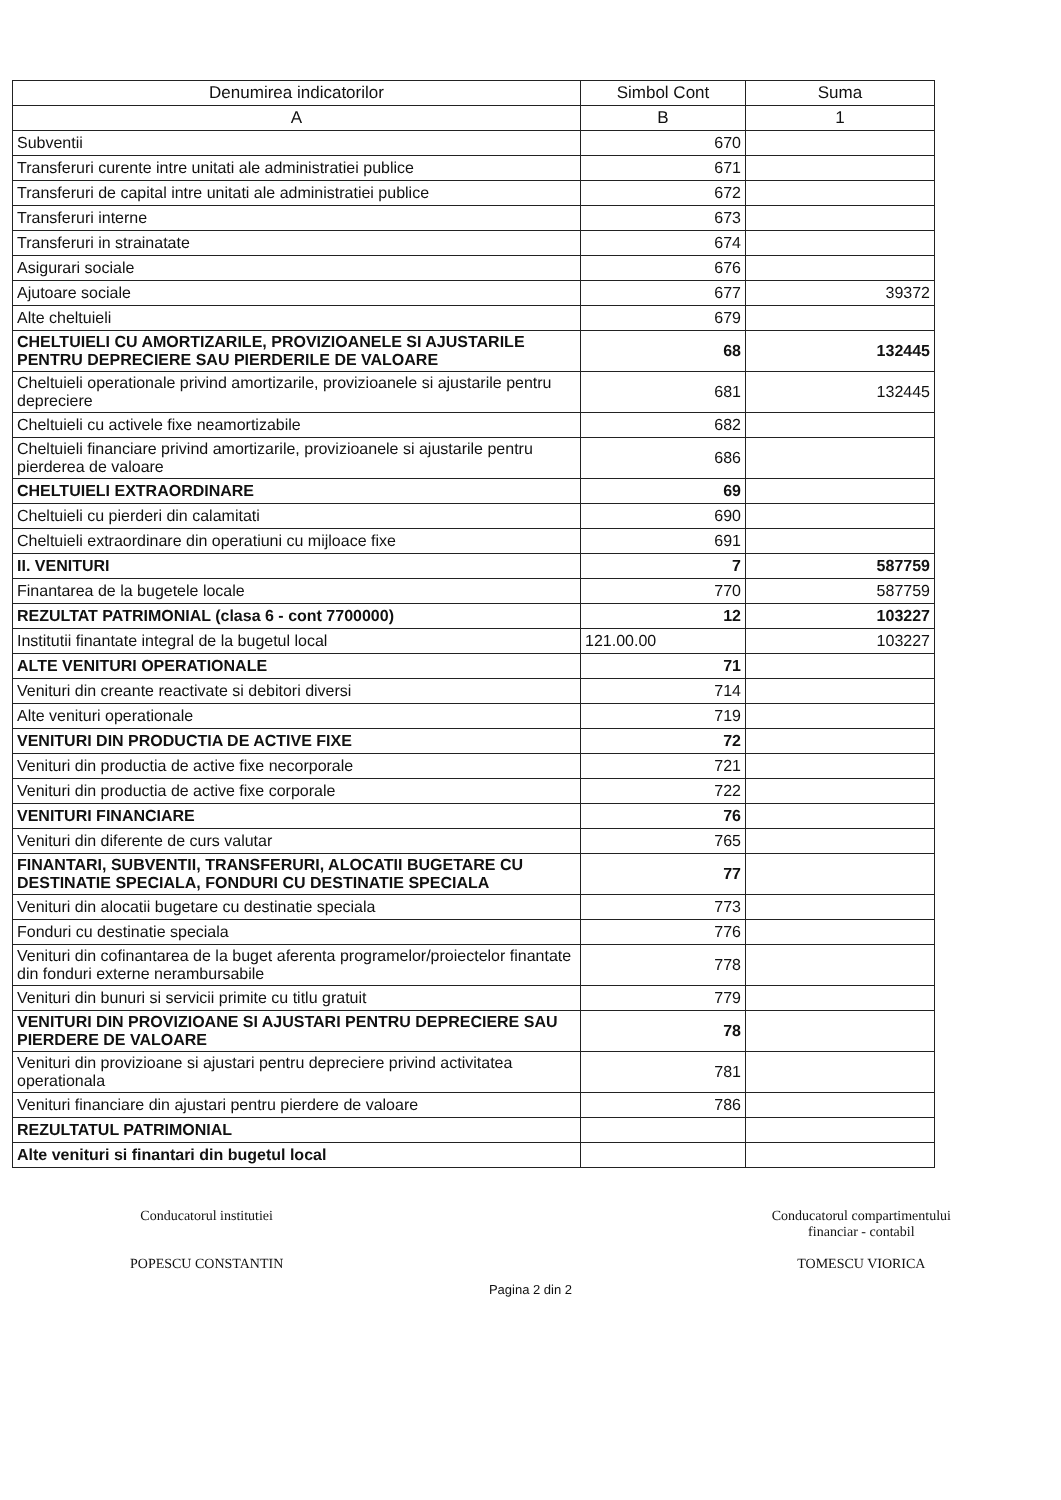| Denumirea indicatorilor | Simbol Cont | Suma |
| --- | --- | --- |
| A | B | 1 |
| Subventii | 670 | |
| Transferuri curente intre unitati ale administratiei publice | 671 | |
| Transferuri de capital intre unitati ale administratiei publice | 672 | |
| Transferuri interne | 673 | |
| Transferuri in strainatate | 674 | |
| Asigurari sociale | 676 | |
| Ajutoare sociale | 677 | 39372 |
| Alte cheltuieli | 679 | |
| CHELTUIELI CU AMORTIZARILE, PROVIZIOANELE SI AJUSTARILE PENTRU DEPRECIERE SAU PIERDERILE DE VALOARE | 68 | 132445 |
| Cheltuieli operationale privind amortizarile, provizioanele si ajustarile pentru depreciere | 681 | 132445 |
| Cheltuieli cu activele fixe neamortizabile | 682 | |
| Cheltuieli financiare privind amortizarile, provizioanele si ajustarile pentru pierderea de valoare | 686 | |
| CHELTUIELI EXTRAORDINARE | 69 | |
| Cheltuieli cu pierderi din calamitati | 690 | |
| Cheltuieli extraordinare din operatiuni cu mijloace fixe | 691 | |
| II. VENITURI | 7 | 587759 |
| Finantarea de la bugetele locale | 770 | 587759 |
| REZULTAT PATRIMONIAL (clasa 6 - cont 7700000) | 12 | 103227 |
| Institutii finantate integral de la bugetul local | 121.00.00 | 103227 |
| ALTE VENITURI OPERATIONALE | 71 | |
| Venituri din creante reactivate si debitori diversi | 714 | |
| Alte venituri operationale | 719 | |
| VENITURI DIN PRODUCTIA DE ACTIVE FIXE | 72 | |
| Venituri din productia de active fixe necorporale | 721 | |
| Venituri din productia de active fixe corporale | 722 | |
| VENITURI FINANCIARE | 76 | |
| Venituri din diferente de curs valutar | 765 | |
| FINANTARI, SUBVENTII, TRANSFERURI, ALOCATII BUGETARE CU DESTINATIE SPECIALA, FONDURI CU DESTINATIE SPECIALA | 77 | |
| Venituri din alocatii bugetare cu destinatie speciala | 773 | |
| Fonduri cu destinatie speciala | 776 | |
| Venituri din cofinantarea de la buget aferenta programelor/proiectelor finantate din fonduri externe nerambursabile | 778 | |
| Venituri din bunuri si servicii primite cu titlu gratuit | 779 | |
| VENITURI DIN PROVIZIOANE SI AJUSTARI PENTRU DEPRECIERE SAU PIERDERE DE VALOARE | 78 | |
| Venituri din provizioane si ajustari pentru depreciere privind activitatea operationala | 781 | |
| Venituri financiare din ajustari pentru pierdere de valoare | 786 | |
| REZULTATUL PATRIMONIAL | | |
| Alte venituri si finantari din bugetul local | | |
Conducatorul institutiei
POPESCU CONSTANTIN
Conducatorul compartimentului
financiar - contabil
TOMESCU VIORICA
Pagina 2 din 2